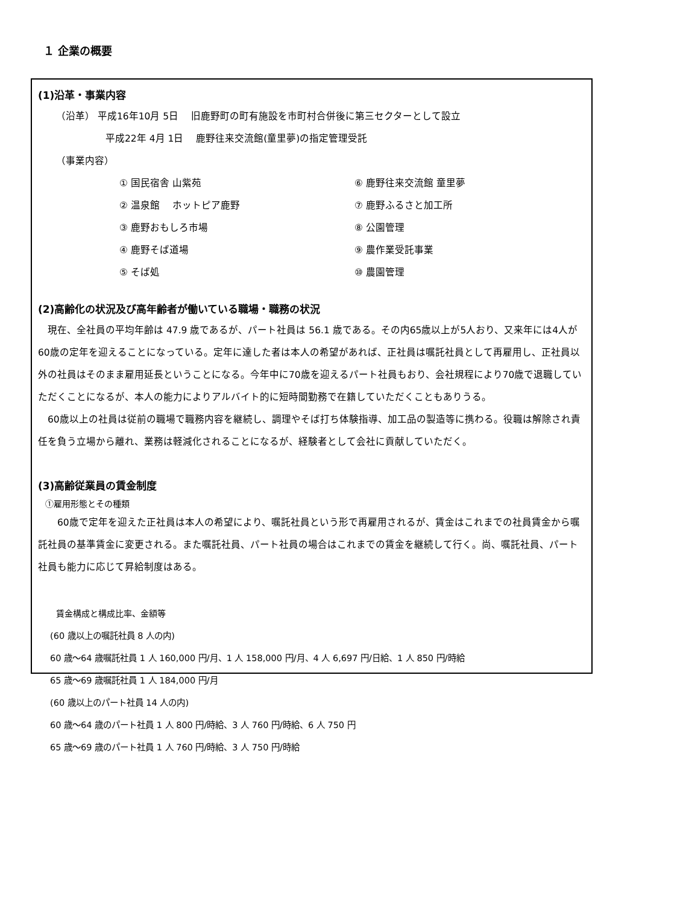１ 企業の概要
(1)沿革・事業内容
（沿革） 平成16年10月 5日　 旧鹿野町の町有施設を市町村合併後に第三セクターとして設立
平成22年 4月 1日　 鹿野往来交流館(童里夢)の指定管理受託
（事業内容）
① 国民宿舎 山紫苑
⑥ 鹿野往来交流館 童里夢
② 温泉館　 ホットピア鹿野
⑦ 鹿野ふるさと加工所
③ 鹿野おもしろ市場
⑧ 公園管理
④ 鹿野そば道場
⑨ 農作業受託事業
⑤ そば処
⑩ 農園管理
(2)高齢化の状況及び高年齢者が働いている職場・職務の状況
　現在、全社員の平均年齢は 47.9 歳であるが、パート社員は 56.1 歳である。その内65歳以上が5人おり、又来年には4人が60歳の定年を迎えることになっている。定年に達した者は本人の希望があれば、正社員は嘱託社員として再雇用し、正社員以外の社員はそのまま雇用延長ということになる。今年中に70歳を迎えるパート社員もおり、会社規程により70歳で退職していただくことになるが、本人の能力によりアルバイト的に短時間勤務で在籍していただくこともありうる。
　60歳以上の社員は従前の職場で職務内容を継続し、調理やそば打ち体験指導、加工品の製造等に携わる。役職は解除され責任を負う立場から離れ、業務は軽減化されることになるが、経験者として会社に貢献していただく。
(3)高齢従業員の賃金制度
①雇用形態とその種類
　　60歳で定年を迎えた正社員は本人の希望により、嘱託社員という形で再雇用されるが、賃金はこれまでの社員賃金から嘱託社員の基準賃金に変更される。また嘱託社員、パート社員の場合はこれまでの賃金を継続して行く。尚、嘱託社員、パート社員も能力に応じて昇給制度はある。
賃金構成と構成比率、金額等
(60 歳以上の嘱託社員 8 人の内)
60 歳～64 歳嘱託社員 1 人 160,000 円/月、1 人 158,000 円/月、4 人 6,697 円/日給、1 人 850 円/時給
65 歳～69 歳嘱託社員 1 人 184,000 円/月
(60 歳以上のパート社員 14 人の内)
60 歳～64 歳のパート社員 1 人 800 円/時給、3 人 760 円/時給、6 人 750 円
65 歳～69 歳のパート社員 1 人 760 円/時給、3 人 750 円/時給